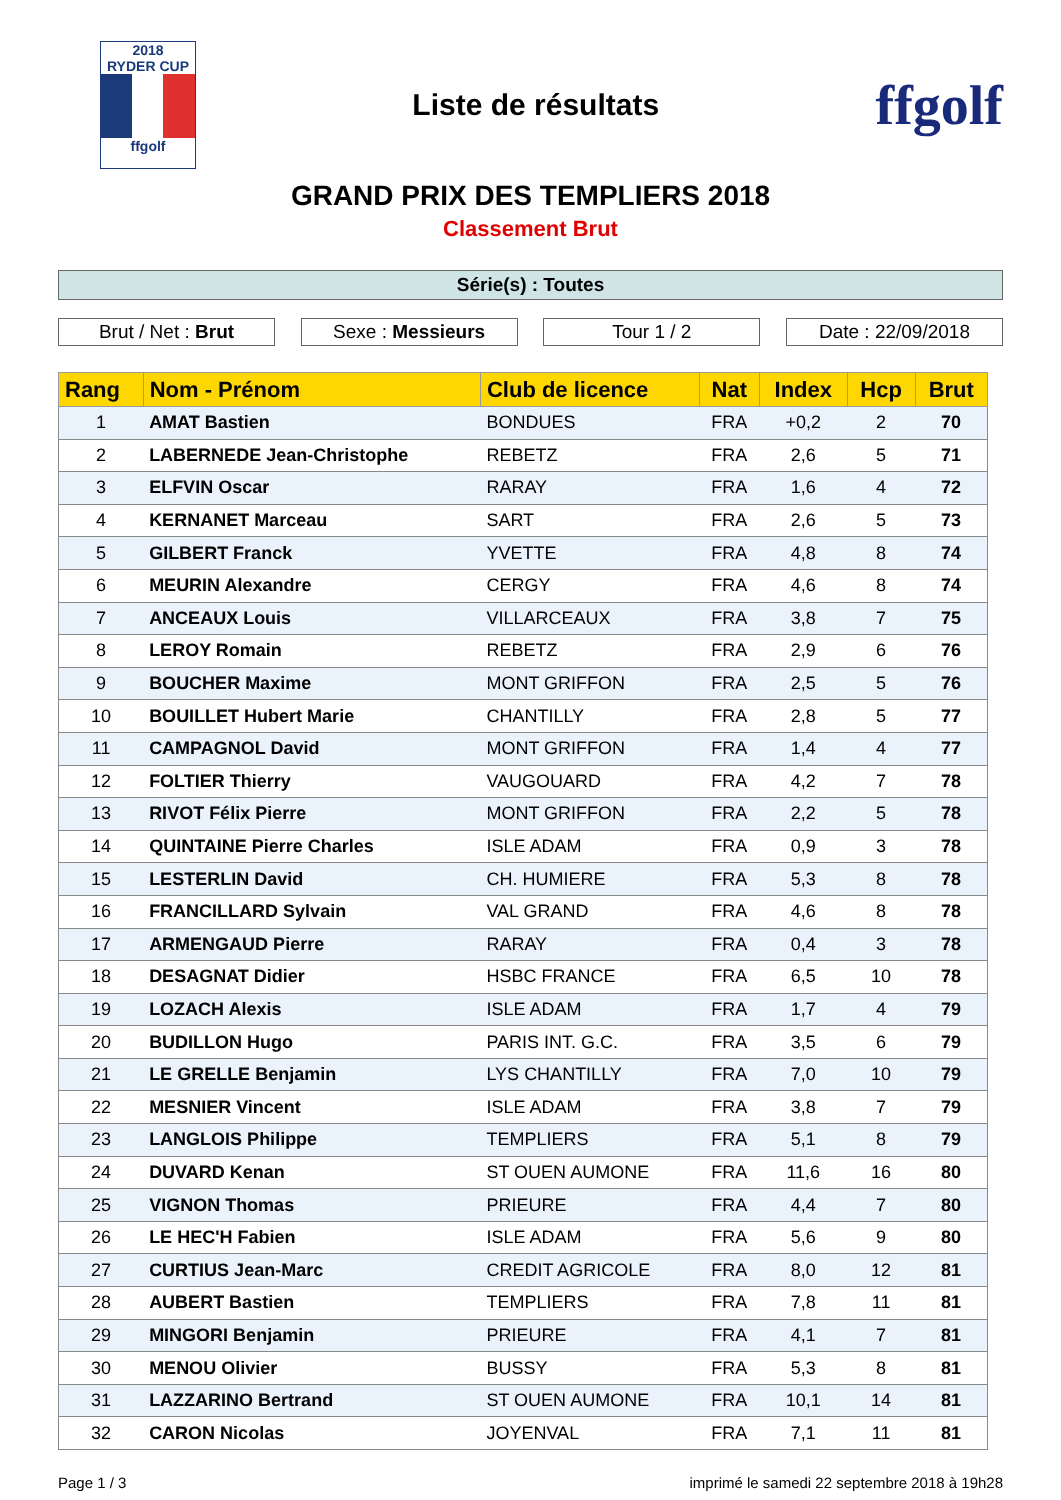2018
RYDER CUP
ffgolf
Liste de résultats
ffgolf
GRAND PRIX DES TEMPLIERS 2018
Classement Brut
Série(s) : Toutes
Brut / Net : Brut Sexe : Messieurs Tour 1 / 2 Date : 22/09/2018
| Rang | Nom - Prénom | Club de licence | Nat | Index | Hcp | Brut |
| --- | --- | --- | --- | --- | --- | --- |
| 1 | AMAT Bastien | BONDUES | FRA | +0,2 | 2 | 70 |
| 2 | LABERNEDE Jean-Christophe | REBETZ | FRA | 2,6 | 5 | 71 |
| 3 | ELFVIN Oscar | RARAY | FRA | 1,6 | 4 | 72 |
| 4 | KERNANET Marceau | SART | FRA | 2,6 | 5 | 73 |
| 5 | GILBERT Franck | YVETTE | FRA | 4,8 | 8 | 74 |
| 6 | MEURIN Alexandre | CERGY | FRA | 4,6 | 8 | 74 |
| 7 | ANCEAUX Louis | VILLARCEAUX | FRA | 3,8 | 7 | 75 |
| 8 | LEROY Romain | REBETZ | FRA | 2,9 | 6 | 76 |
| 9 | BOUCHER Maxime | MONT GRIFFON | FRA | 2,5 | 5 | 76 |
| 10 | BOUILLET Hubert Marie | CHANTILLY | FRA | 2,8 | 5 | 77 |
| 11 | CAMPAGNOL David | MONT GRIFFON | FRA | 1,4 | 4 | 77 |
| 12 | FOLTIER Thierry | VAUGOUARD | FRA | 4,2 | 7 | 78 |
| 13 | RIVOT Félix Pierre | MONT GRIFFON | FRA | 2,2 | 5 | 78 |
| 14 | QUINTAINE Pierre Charles | ISLE ADAM | FRA | 0,9 | 3 | 78 |
| 15 | LESTERLIN David | CH. HUMIERE | FRA | 5,3 | 8 | 78 |
| 16 | FRANCILLARD Sylvain | VAL GRAND | FRA | 4,6 | 8 | 78 |
| 17 | ARMENGAUD Pierre | RARAY | FRA | 0,4 | 3 | 78 |
| 18 | DESAGNAT Didier | HSBC FRANCE | FRA | 6,5 | 10 | 78 |
| 19 | LOZACH Alexis | ISLE ADAM | FRA | 1,7 | 4 | 79 |
| 20 | BUDILLON Hugo | PARIS INT. G.C. | FRA | 3,5 | 6 | 79 |
| 21 | LE GRELLE Benjamin | LYS CHANTILLY | FRA | 7,0 | 10 | 79 |
| 22 | MESNIER Vincent | ISLE ADAM | FRA | 3,8 | 7 | 79 |
| 23 | LANGLOIS Philippe | TEMPLIERS | FRA | 5,1 | 8 | 79 |
| 24 | DUVARD Kenan | ST OUEN AUMONE | FRA | 11,6 | 16 | 80 |
| 25 | VIGNON Thomas | PRIEURE | FRA | 4,4 | 7 | 80 |
| 26 | LE HEC'H Fabien | ISLE ADAM | FRA | 5,6 | 9 | 80 |
| 27 | CURTIUS Jean-Marc | CREDIT AGRICOLE | FRA | 8,0 | 12 | 81 |
| 28 | AUBERT Bastien | TEMPLIERS | FRA | 7,8 | 11 | 81 |
| 29 | MINGORI Benjamin | PRIEURE | FRA | 4,1 | 7 | 81 |
| 30 | MENOU Olivier | BUSSY | FRA | 5,3 | 8 | 81 |
| 31 | LAZZARINO Bertrand | ST OUEN AUMONE | FRA | 10,1 | 14 | 81 |
| 32 | CARON Nicolas | JOYENVAL | FRA | 7,1 | 11 | 81 |
Page 1 / 3 imprimé le samedi 22 septembre 2018 à 19h28